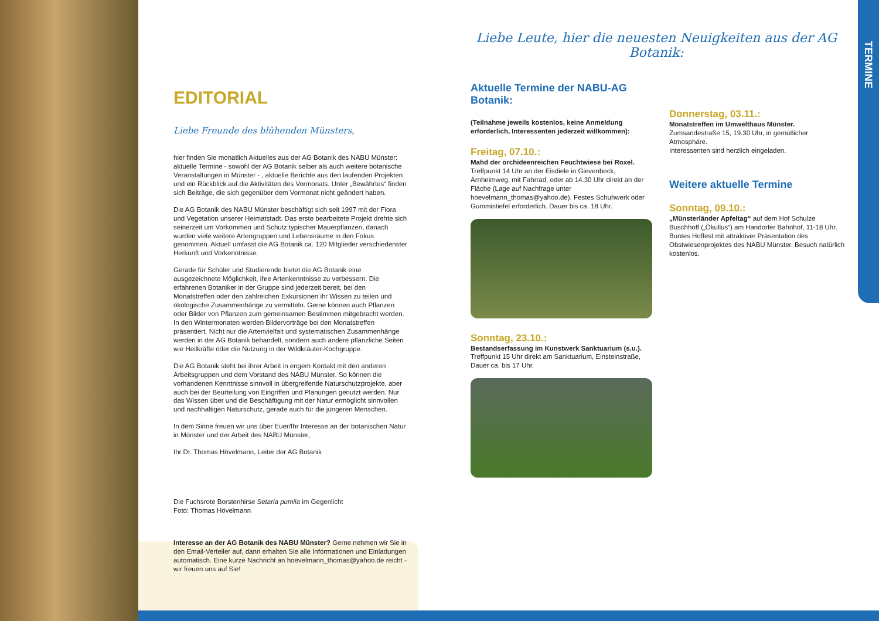Liebe Leute, hier die neuesten Neuigkeiten aus der AG Botanik:
TERMINE
EDITORIAL
Liebe Freunde des blühenden Münsters,
hier finden Sie monatlich Aktuelles aus der AG Botanik des NABU Münster: aktuelle Termine - sowohl der AG Botanik selber als auch weitere botanische Veranstaltungen in Münster - , aktuelle Berichte aus den laufenden Projekten und ein Rückblick auf die Aktivitäten des Vormonats. Unter „Bewährtes“ finden sich Beiträge, die sich gegenüber dem Vormonat nicht geändert haben.
Die AG Botanik des NABU Münster beschäftigt sich seit 1997 mit der Flora und Vegetation unserer Heimatstadt. Das erste bearbeitete Projekt drehte sich seinerzeit um Vorkommen und Schutz typischer Mauerpflanzen, danach wurden viele weitere Artengruppen und Lebensräume in den Fokus genommen. Aktuell umfasst die AG Botanik ca. 120 Mitglieder verschiedenster Herkunft und Vorkenntnisse.
Gerade für Schüler und Studierende bietet die AG Botanik eine ausgezeichnete Möglichkeit, ihre Artenkenntnisse zu verbessern. Die erfahrenen Botaniker in der Gruppe sind jederzeit bereit, bei den Monatstreffen oder den zahlreichen Exkursionen ihr Wissen zu teilen und ökologische Zusammenhänge zu vermitteln. Gerne können auch Pflanzen oder Bilder von Pflanzen zum gemeinsamen Bestimmen mitgebracht werden. In den Wintermonaten werden Bildervorträge bei den Monatstreffen präsentiert. Nicht nur die Artenvielfalt und systematischen Zusammenhänge werden in der AG Botanik behandelt, sondern auch andere pflanzliche Seiten wie Heilkräfte oder die Nutzung in der Wildkräuter-Kochgruppe.
Die AG Botanik steht bei ihrer Arbeit in engem Kontakt mit den anderen Arbeitsgruppen und dem Vorstand des NABU Münster. So können die vorhandenen Kenntnisse sinnvoll in übergreifende Naturschutzprojekte, aber auch bei der Beurteilung von Eingriffen und Planungen genutzt werden. Nur das Wissen über und die Beschäftigung mit der Natur ermöglicht sinnvollen und nachhaltigen Naturschutz, gerade auch für die jüngeren Menschen.
In dem Sinne freuen wir uns über Euer/Ihr Interesse an der botanischen Natur in Münster und der Arbeit des NABU Münster,
Ihr Dr. Thomas Hövelmann, Leiter der AG Botanik
Die Fuchsrote Borstenhirse Setaria pumila im Gegenlicht
Foto: Thomas Hövelmann
Interesse an der AG Botanik des NABU Münster? Gerne nehmen wir Sie in den Email-Verteiler auf, dann erhalten Sie alle Informationen und Einladungen automatisch. Eine kurze Nachricht an hoevelmann_thomas@yahoo.de reicht - wir freuen uns auf Sie!
Aktuelle Termine der NABU-AG Botanik:
(Teilnahme jeweils kostenlos, keine Anmeldung erforderlich, Interessenten jederzeit willkommen):
Freitag, 07.10.:
Mahd der orchideenreichen Feuchtwiese bei Roxel.
Treffpunkt 14 Uhr an der Eisdiele in Gievenbeck, Arnheimweg, mit Fahrrad, oder ab 14.30 Uhr direkt an der Fläche (Lage auf Nachfrage unter hoevelmann_thomas@yahoo.de). Festes Schuhwerk oder Gummistiefel erforderlich. Dauer bis ca. 18 Uhr.
Sonntag, 23.10.:
Bestandserfassung im Kunstwerk Sanktuarium (s.u.).
Treffpunkt 15 Uhr direkt am Sanktuarium, Einsteinstraße, Dauer ca. bis 17 Uhr.
Donnerstag, 03.11.:
Monatstreffen im Umwelthaus Münster.
Zumsandestraße 15, 19.30 Uhr, in gemütlicher Atmosphäre.
Interessenten sind herzlich eingeladen.
Weitere aktuelle Termine
Sonntag, 09.10.:
„Münsterländer Apfeltag“ auf dem Hof Schulze Buschhoff („Ökullus“) am Handorfer Bahnhof, 11-18 Uhr. Buntes Hoffest mit attraktiver Präsentation des Obstwiesenprojektes des NABU Münster. Besuch natürlich kostenlos.